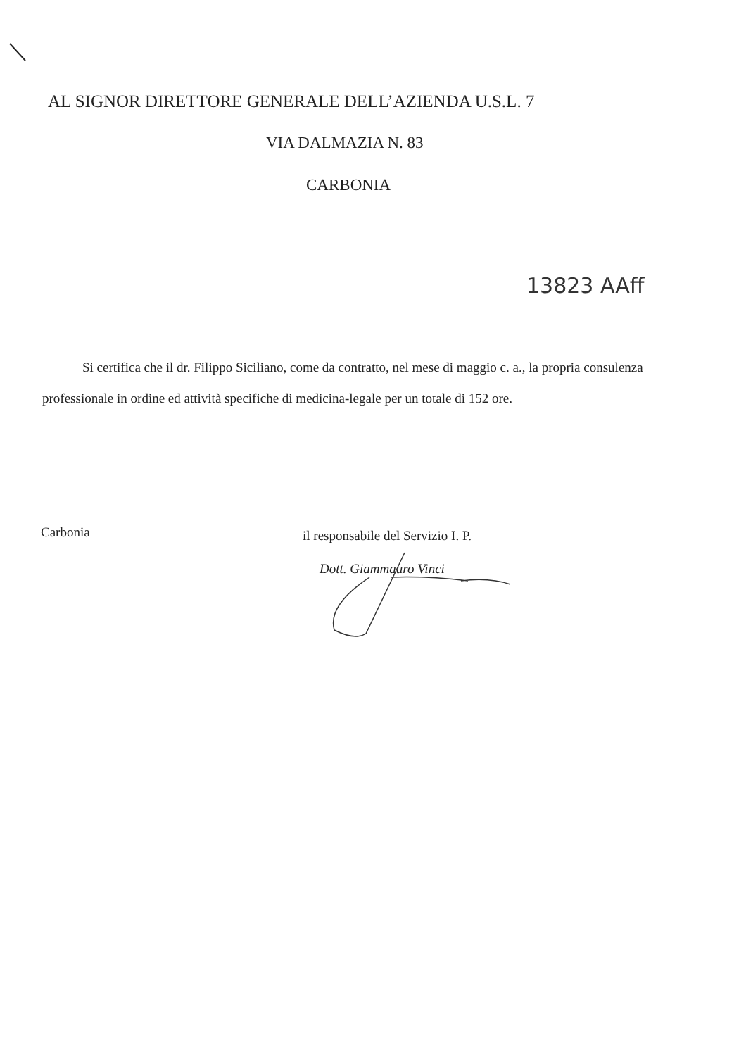AL SIGNOR DIRETTORE GENERALE DELL’AZIENDA U.S.L. 7
VIA DALMAZIA N. 83
CARBONIA
13823 AAff
Si certifica che il dr. Filippo Siciliano, come da contratto, nel mese di maggio c. a., la propria consulenza professionale in ordine ed attività specifiche di medicina-legale per un totale di 152 ore.
Carbonia
il responsabile del Servizio I. P.
Dott. Giammauro Vinci